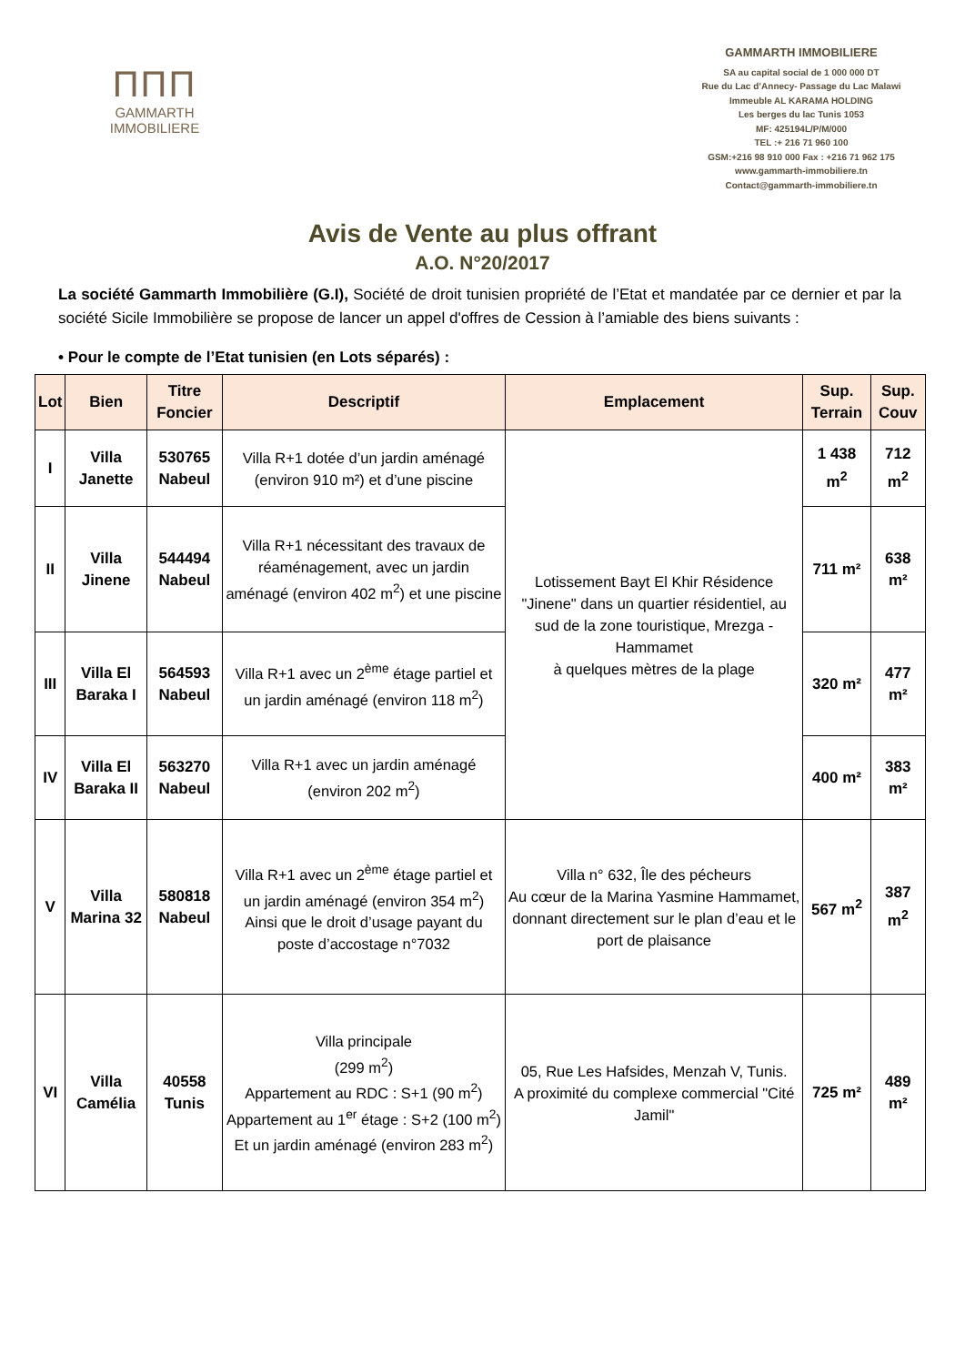ΠΠΠ
GAMMARTH
IMMOBILIERE
GAMMARTH IMMOBILIERE
SA au capital social de 1 000 000 DT
Rue du Lac d’Annecy- Passage du Lac Malawi
Immeuble AL KARAMA HOLDING
Les berges du lac Tunis 1053
MF: 425194L/P/M/000
TEL :+ 216 71 960 100
GSM:+216 98 910 000 Fax : +216 71 962 175
www.gammarth-immobiliere.tn
Contact@gammarth-immobiliere.tn
Avis de Vente au plus offrant
A.O. N°20/2017
La société Gammarth Immobilière (G.I), Société de droit tunisien propriété de l’Etat et mandatée par ce dernier et par la société Sicile Immobilière se propose de lancer un appel d'offres de Cession à l’amiable des biens suivants :
• Pour le compte de l’Etat tunisien (en Lots séparés) :
| Lot | Bien | Titre Foncier | Descriptif | Emplacement | Sup. Terrain | Sup. Couv |
| --- | --- | --- | --- | --- | --- | --- |
| I | Villa Janette | 530765 Nabeul | Villa R+1 dotée d’un jardin aménagé (environ 910 m²) et d’une piscine | Lotissement Bayt El Khir Résidence "Jinene" dans un quartier résidentiel, au sud de la zone touristique, Mrezga - Hammamet à quelques mètres de la plage | 1 438 m<sup>2</sup> | 712 m<sup>2</sup> |
| II | Villa Jinene | 544494 Nabeul | Villa R+1 nécessitant des travaux de réaménagement, avec un jardin aménagé (environ 402 m<sup>2</sup>) et une piscine | | 711 m² | 638 m² |
| III | Villa El Baraka I | 564593 Nabeul | Villa R+1 avec un 2<sup>ème</sup> étage partiel et un jardin aménagé (environ 118 m<sup>2</sup>) | | 320 m² | 477 m² |
| IV | Villa El Baraka II | 563270 Nabeul | Villa R+1 avec un jardin aménagé (environ 202 m<sup>2</sup>) | | 400 m² | 383 m² |
| V | Villa Marina 32 | 580818 Nabeul | Villa R+1 avec un 2<sup>ème</sup> étage partiel et un jardin aménagé (environ 354 m<sup>2</sup>) Ainsi que le droit d’usage payant du poste d’accostage n°7032 | Villa n° 632, Île des pécheurs Au cœur de la Marina Yasmine Hammamet, donnant directement sur le plan d’eau et le port de plaisance | 567 m<sup>2</sup> | 387 m<sup>2</sup> |
| VI | Villa Camélia | 40558 Tunis | Villa principale (299 m<sup>2</sup>) Appartement au RDC : S+1 (90 m<sup>2</sup>) Appartement au 1<sup>er</sup> étage : S+2 (100 m<sup>2</sup>) Et un jardin aménagé (environ 283 m<sup>2</sup>) | 05, Rue Les Hafsides, Menzah V, Tunis. A proximité du complexe commercial "Cité Jamil" | 725 m² | 489 m² |